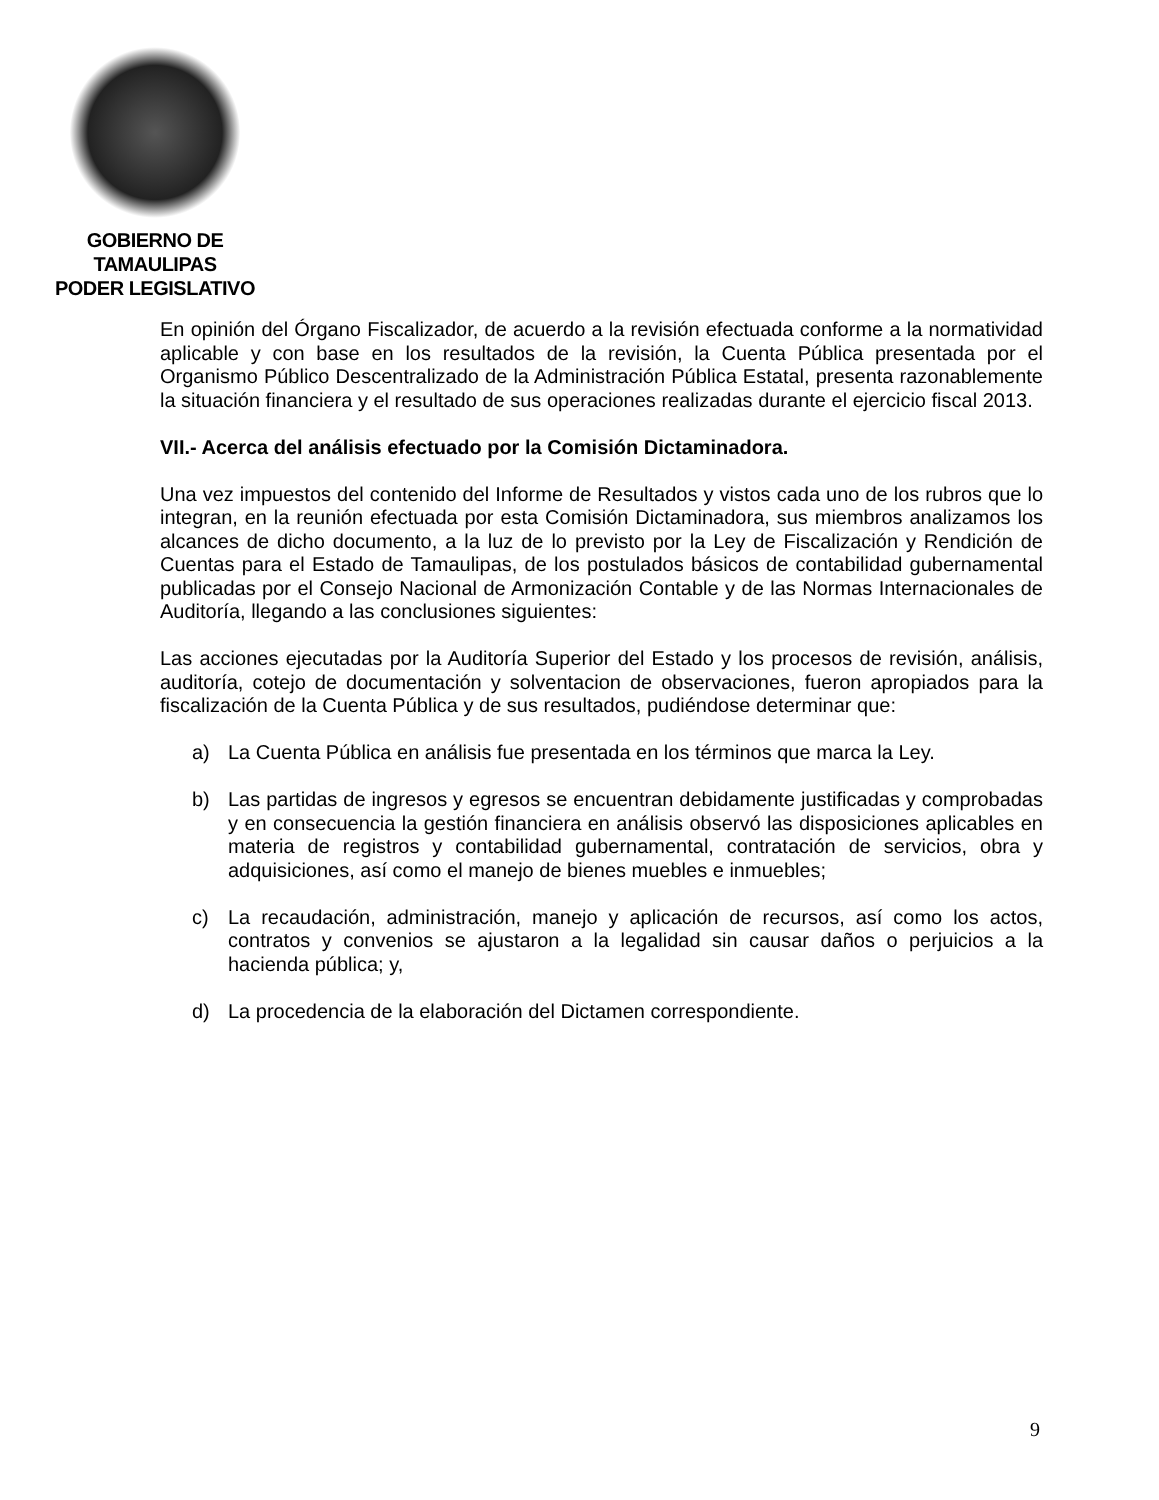GOBIERNO DE TAMAULIPAS
PODER LEGISLATIVO
En opinión del Órgano Fiscalizador, de acuerdo a la revisión efectuada conforme a la normatividad aplicable y con base en los resultados de la revisión, la Cuenta Pública presentada por el Organismo Público Descentralizado de la Administración Pública Estatal, presenta razonablemente la situación financiera y el resultado de sus operaciones realizadas durante el ejercicio fiscal 2013.
VII.- Acerca del análisis efectuado por la Comisión Dictaminadora.
Una vez impuestos del contenido del Informe de Resultados y vistos cada uno de los rubros que lo integran, en la reunión efectuada por esta Comisión Dictaminadora, sus miembros analizamos los alcances de dicho documento, a la luz de lo previsto por la Ley de Fiscalización y Rendición de Cuentas para el Estado de Tamaulipas, de los postulados básicos de contabilidad gubernamental publicadas por el Consejo Nacional de Armonización Contable y de las Normas Internacionales de Auditoría, llegando a las conclusiones siguientes:
Las acciones ejecutadas por la Auditoría Superior del Estado y los procesos de revisión, análisis, auditoría, cotejo de documentación y solventacion de observaciones, fueron apropiados para la fiscalización de la Cuenta Pública y de sus resultados, pudiéndose determinar que:
a) La Cuenta Pública en análisis fue presentada en los términos que marca la Ley.
b) Las partidas de ingresos y egresos se encuentran debidamente justificadas y comprobadas y en consecuencia la gestión financiera en análisis observó las disposiciones aplicables en materia de registros y contabilidad gubernamental, contratación de servicios, obra y adquisiciones, así como el manejo de bienes muebles e inmuebles;
c) La recaudación, administración, manejo y aplicación de recursos, así como los actos, contratos y convenios se ajustaron a la legalidad sin causar daños o perjuicios a la hacienda pública; y,
d) La procedencia de la elaboración del Dictamen correspondiente.
9